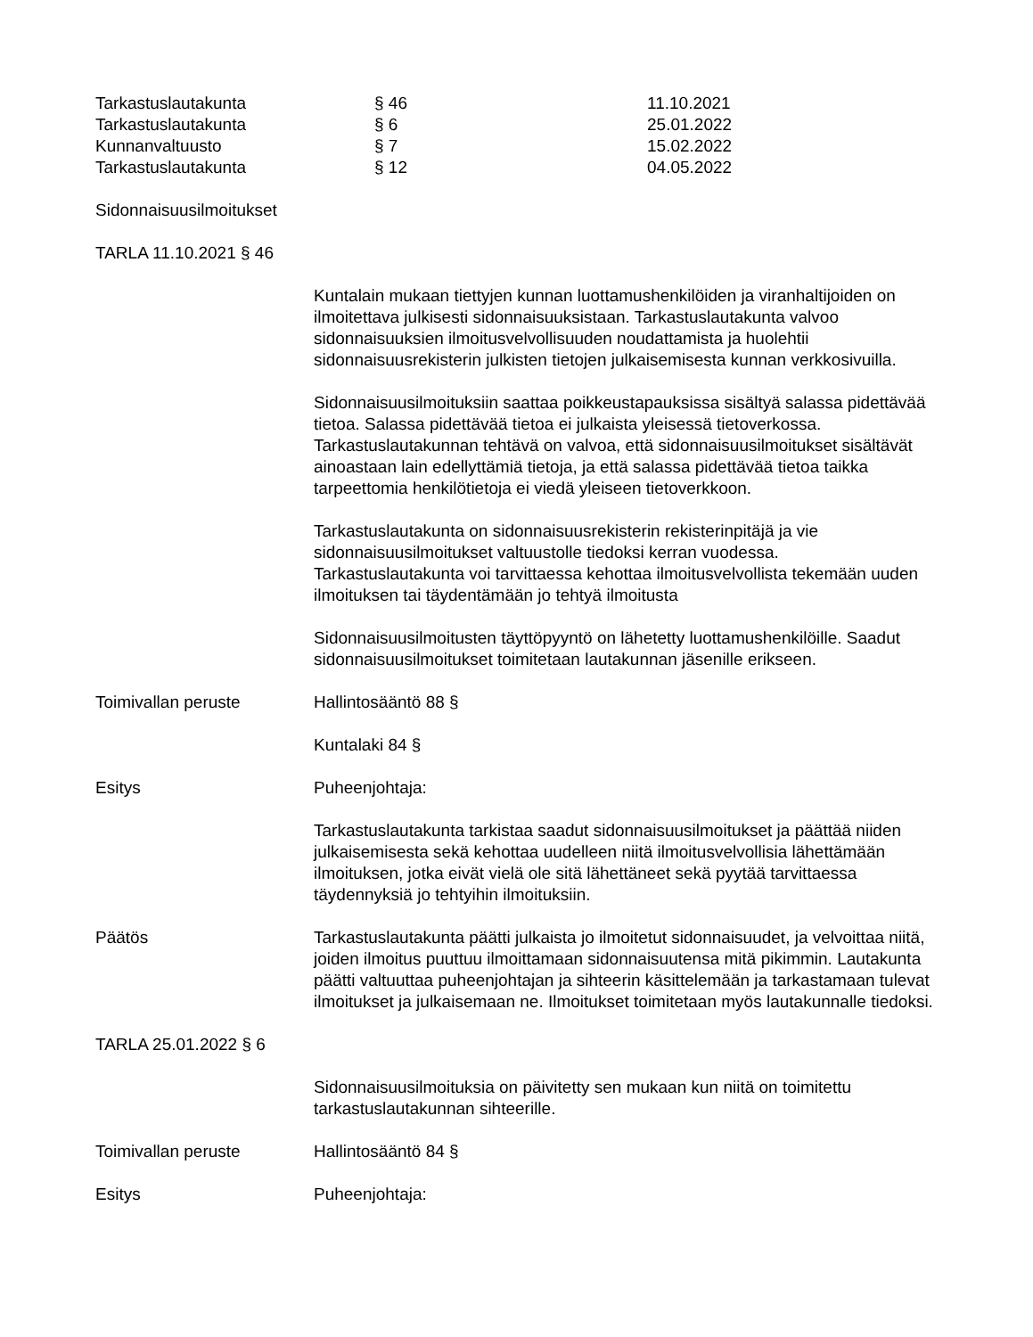| Tarkastuslautakunta | § 46 | 11.10.2021 |
| Tarkastuslautakunta | § 6 | 25.01.2022 |
| Kunnanvaltuusto | § 7 | 15.02.2022 |
| Tarkastuslautakunta | § 12 | 04.05.2022 |
Sidonnaisuusilmoitukset
TARLA 11.10.2021 § 46
Kuntalain mukaan tiettyjen kunnan luottamushenkilöiden ja viranhaltijoiden on ilmoitettava julkisesti sidonnaisuuksistaan. Tarkastuslautakunta valvoo sidonnaisuuksien ilmoitusvelvollisuuden noudattamista ja huolehtii sidonnaisuusrekisterin julkisten tietojen julkaisemisesta kunnan verkkosivuilla.
Sidonnaisuusilmoituksiin saattaa poikkeustapauksissa sisältyä salassa pidettävää tietoa. Salassa pidettävää tietoa ei julkaista yleisessä tietoverkossa. Tarkastuslautakunnan tehtävä on valvoa, että sidonnaisuusilmoitukset sisältävät ainoastaan lain edellyttämiä tietoja, ja että salassa pidettävää tietoa taikka tarpeettomia henkilötietoja ei viedä yleiseen tietoverkkoon.
Tarkastuslautakunta on sidonnaisuusrekisterin rekisterinpitäjä ja vie sidonnaisuusilmoitukset valtuustolle tiedoksi kerran vuodessa. Tarkastuslautakunta voi tarvittaessa kehottaa ilmoitusvelvollista tekemään uuden ilmoituksen tai täydentämään jo tehtyä ilmoitusta
Sidonnaisuusilmoitusten täyttöpyyntö on lähetetty luottamushenkilöille. Saadut sidonnaisuusilmoitukset toimitetaan lautakunnan jäsenille erikseen.
Toimivallan peruste Hallintosääntö 88 §
Kuntalaki 84 §
Esitys Puheenjohtaja:
Tarkastuslautakunta tarkistaa saadut sidonnaisuusilmoitukset ja päättää niiden julkaisemisesta sekä kehottaa uudelleen niitä ilmoitusvelvollisia lähettämään ilmoituksen, jotka eivät vielä ole sitä lähettäneet sekä pyytää tarvittaessa täydennyksiä jo tehtyihin ilmoituksiin.
Päätös Tarkastuslautakunta päätti julkaista jo ilmoitetut sidonnaisuudet, ja velvoittaa niitä, joiden ilmoitus puuttuu ilmoittamaan sidonnaisuutensa mitä pikimmin. Lautakunta päätti valtuuttaa puheenjohtajan ja sihteerin käsittelemään ja tarkastamaan tulevat ilmoitukset ja julkaisemaan ne. Ilmoitukset toimitetaan myös lautakunnalle tiedoksi.
TARLA 25.01.2022 § 6
Sidonnaisuusilmoituksia on päivitetty sen mukaan kun niitä on toimitettu tarkastuslautakunnan sihteerille.
Toimivallan peruste Hallintosääntö 84 §
Esitys Puheenjohtaja: